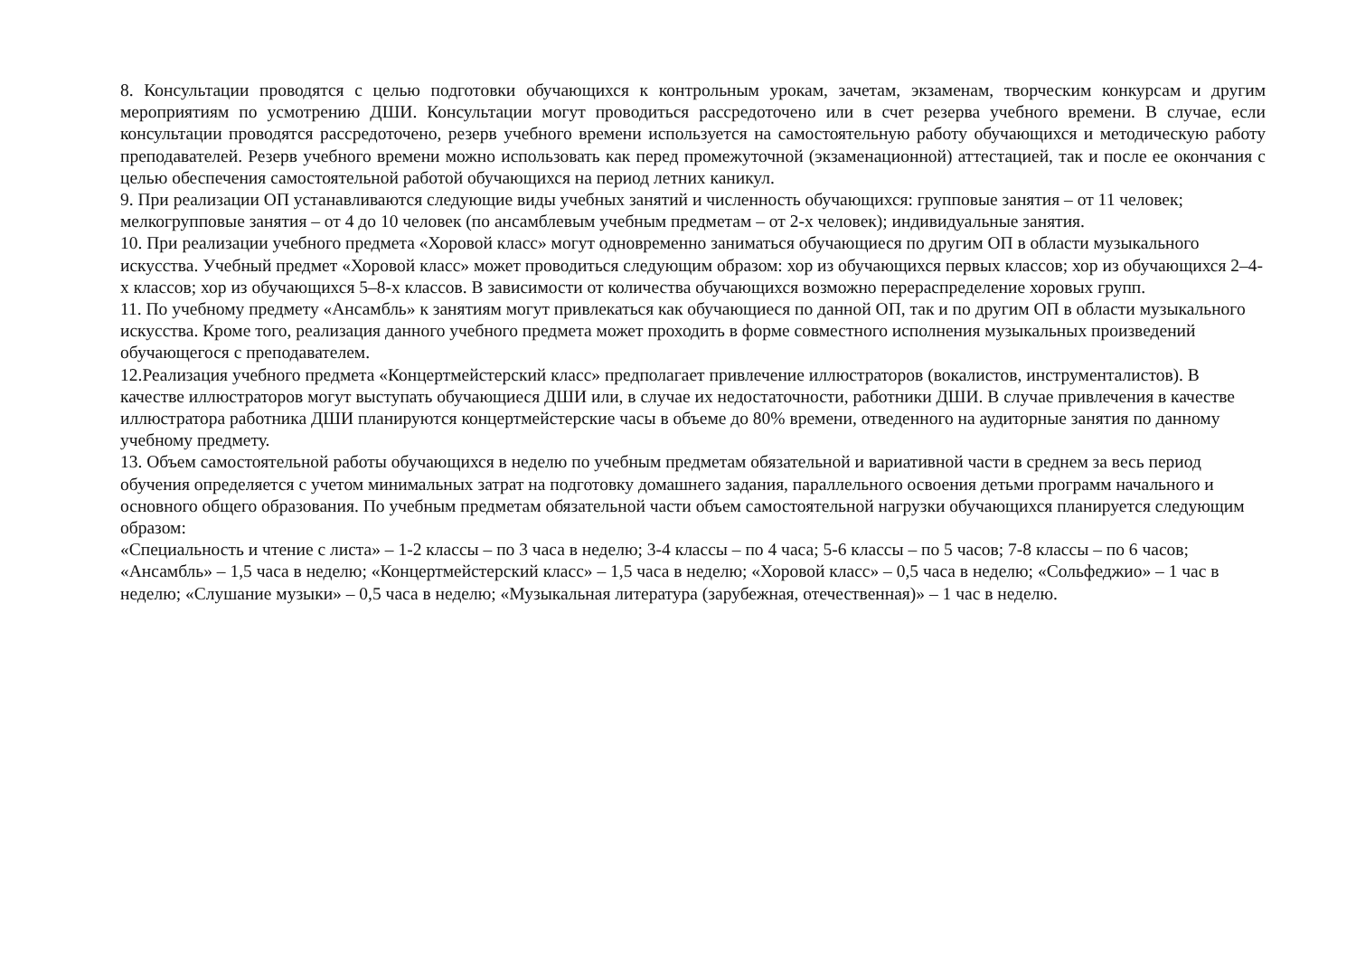8. Консультации проводятся с целью подготовки обучающихся к контрольным урокам, зачетам, экзаменам, творческим конкурсам и другим мероприятиям по усмотрению ДШИ. Консультации могут проводиться рассредоточено или в счет резерва учебного времени. В случае, если консультации проводятся рассредоточено, резерв учебного времени используется на самостоятельную работу обучающихся и методическую работу преподавателей. Резерв учебного времени можно использовать как перед промежуточной (экзаменационной) аттестацией, так и после ее окончания с целью обеспечения самостоятельной работой обучающихся на период летних каникул.
9. При реализации ОП устанавливаются следующие виды учебных занятий и численность обучающихся: групповые занятия – от 11 человек; мелкогрупповые занятия – от 4 до 10 человек (по ансамблевым учебным предметам – от 2-х человек); индивидуальные занятия.
10. При реализации учебного предмета «Хоровой класс» могут одновременно заниматься обучающиеся по другим ОП в области музыкального искусства. Учебный предмет «Хоровой класс» может проводиться следующим образом: хор из обучающихся первых классов; хор из обучающихся 2–4-х классов; хор из обучающихся 5–8-х классов. В зависимости от количества обучающихся возможно перераспределение хоровых групп.
11. По учебному предмету «Ансамбль» к занятиям могут привлекаться как обучающиеся по данной ОП, так и по другим ОП в области музыкального искусства. Кроме того, реализация данного учебного предмета может проходить в форме совместного исполнения музыкальных произведений обучающегося с преподавателем.
12.Реализация учебного предмета «Концертмейстерский класс» предполагает привлечение иллюстраторов (вокалистов, инструменталистов). В качестве иллюстраторов могут выступать обучающиеся ДШИ или, в случае их недостаточности, работники ДШИ. В случае привлечения в качестве иллюстратора работника ДШИ планируются концертмейстерские часы в объеме до 80% времени, отведенного на аудиторные занятия по данному учебному предмету.
13. Объем самостоятельной работы обучающихся в неделю по учебным предметам обязательной и вариативной части в среднем за весь период обучения определяется с учетом минимальных затрат на подготовку домашнего задания, параллельного освоения детьми программ начального и основного общего образования. По учебным предметам обязательной части объем самостоятельной нагрузки обучающихся планируется следующим образом:
«Специальность и чтение с листа» – 1-2 классы – по 3 часа в неделю; 3-4 классы – по 4 часа; 5-6 классы – по 5 часов; 7-8 классы – по 6 часов; «Ансамбль» – 1,5 часа в неделю; «Концертмейстерский класс» – 1,5 часа в неделю; «Хоровой класс» – 0,5 часа в неделю; «Сольфеджио» – 1 час в неделю; «Слушание музыки» – 0,5 часа в неделю; «Музыкальная литература (зарубежная, отечественная)» – 1 час в неделю.